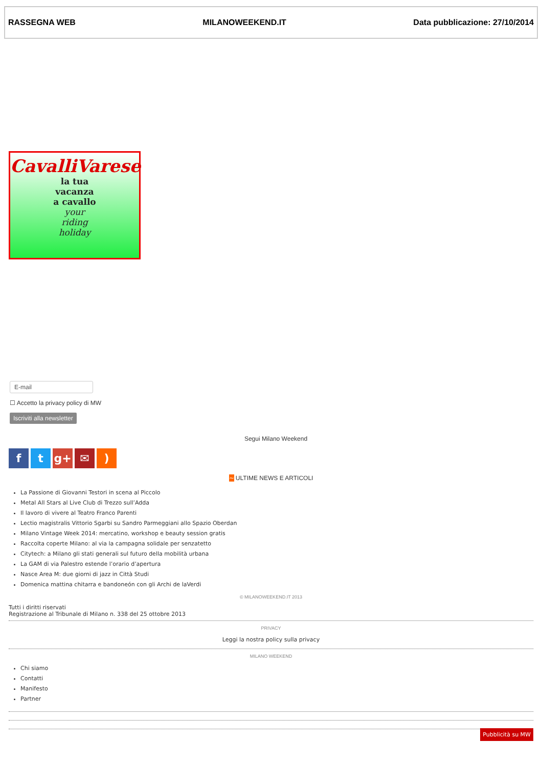RASSEGNA WEB MILANOWEEKEND.IT Data pubblicazione: 27/10/2014
CavalliVarese
la tua
vacanza
a cavallo
your
riding
holiday
E-mail
☐ Accetto la privacy policy di MW
Iscriviti alla newsletter
Segui Milano Weekend
ft g+ ✉)
∼ ULTIME NEWS E ARTICOLI
La Passione di Giovanni Testori in scena al Piccolo
Metal All Stars al Live Club di Trezzo sull’Adda
Il lavoro di vivere al Teatro Franco Parenti
Lectio magistralis Vittorio Sgarbi su Sandro Parmeggiani allo Spazio Oberdan
Milano Vintage Week 2014: mercatino, workshop e beauty session gratis
Raccolta coperte Milano: al via la campagna solidale per senzatetto
Citytech: a Milano gli stati generali sul futuro della mobilità urbana
La GAM di via Palestro estende l’orario d’apertura
Nasce Area M: due giorni di jazz in Città Studi
Domenica mattina chitarra e bandoneón con gli Archi de laVerdi
© MILANOWEEKEND.IT 2013
Tutti i diritti riservati
Registrazione al Tribunale di Milano n. 338 del 25 ottobre 2013
PRIVACY
Leggi la nostra policy sulla privacy
MILANO WEEKEND
Chi siamo
Contatti
Manifesto
Partner
Pubblicità su MW